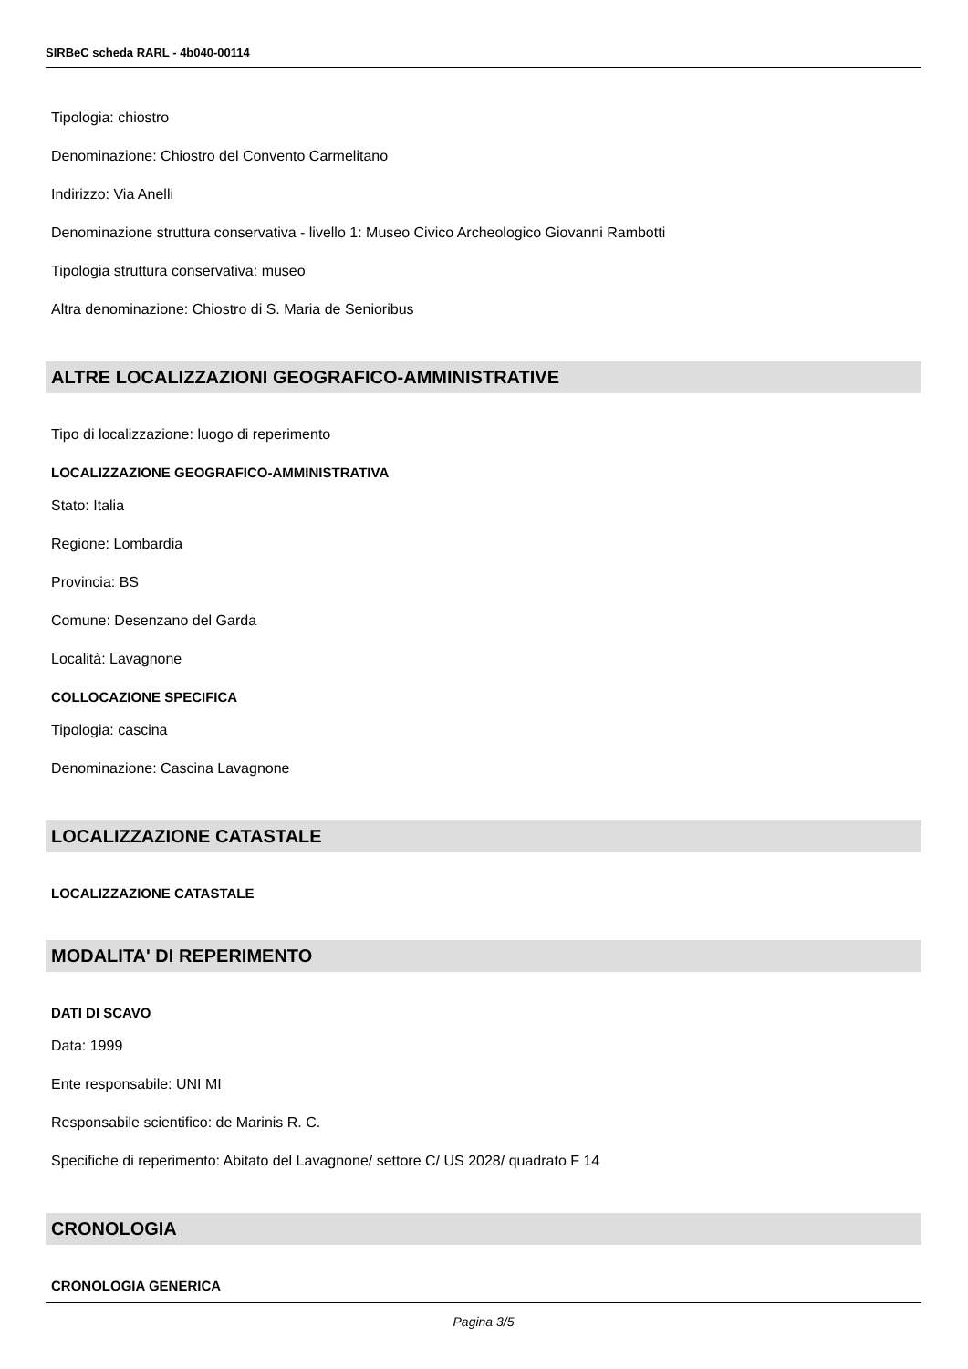SIRBeC scheda RARL - 4b040-00114
Tipologia: chiostro
Denominazione: Chiostro del Convento Carmelitano
Indirizzo: Via Anelli
Denominazione struttura conservativa - livello 1: Museo Civico Archeologico Giovanni Rambotti
Tipologia struttura conservativa: museo
Altra denominazione: Chiostro di S. Maria de Senioribus
ALTRE LOCALIZZAZIONI GEOGRAFICO-AMMINISTRATIVE
Tipo di localizzazione: luogo di reperimento
LOCALIZZAZIONE GEOGRAFICO-AMMINISTRATIVA
Stato: Italia
Regione: Lombardia
Provincia: BS
Comune: Desenzano del Garda
Località: Lavagnone
COLLOCAZIONE SPECIFICA
Tipologia: cascina
Denominazione: Cascina Lavagnone
LOCALIZZAZIONE CATASTALE
LOCALIZZAZIONE CATASTALE
MODALITA' DI REPERIMENTO
DATI DI SCAVO
Data: 1999
Ente responsabile: UNI MI
Responsabile scientifico: de Marinis R. C.
Specifiche di reperimento: Abitato del Lavagnone/ settore C/ US 2028/ quadrato F 14
CRONOLOGIA
CRONOLOGIA GENERICA
Pagina 3/5